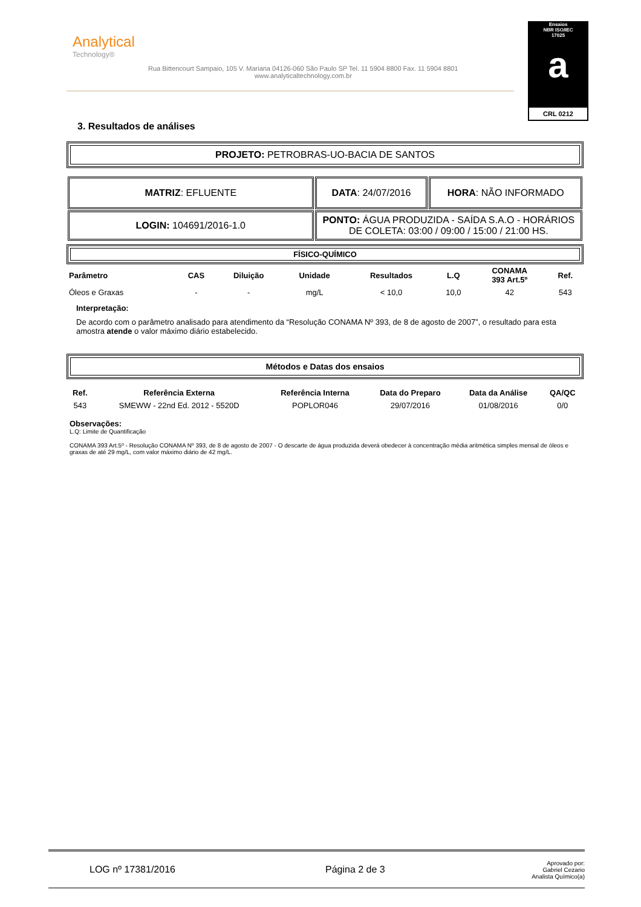Analytical
Technology®
Rua Bittencourt Sampaio, 105 V. Mariana 04126-060 São Paulo SP Tel. 11 5904 8800 Fax. 11 5904 8801
www.analyticaltechnology.com.br
Ensaios
NBR ISO/IEC
17025
a
CRL 0212
3. Resultados de análises
PROJETO: PETROBRAS-UO-BACIA DE SANTOS
| MATRIZ : EFLUENTE | DATA : 24/07/2016 | HORA : NÃO INFORMADO |
| LOGIN: 104691/2016-1.0 | PONTO: ÁGUA PRODUZIDA - SAÍDA S.A.O - HORÁRIOS DE COLETA: 03:00 / 09:00 / 15:00 / 21:00 HS. | |
FÍSICO-QUÍMICO
| Parâmetro | CAS | Diluição | Unidade | Resultados | L.Q | CONAMA 393 Art.5º | Ref. |
| --- | --- | --- | --- | --- | --- | --- | --- |
| Óleos e Graxas | - | - | mg/L | < 10,0 | 10,0 | 42 | 543 |
Interpretação:
De acordo com o parâmetro analisado para atendimento da “Resolução CONAMA Nº 393, de 8 de agosto de 2007”, o resultado para esta amostra atende o valor máximo diário estabelecido.
Métodos e Datas dos ensaios
| Ref. | Referência Externa | Referência Interna | Data do Preparo | Data da Análise | QA/QC |
| --- | --- | --- | --- | --- | --- |
| 543 | SMEWW - 22nd Ed. 2012 - 5520D | POPLOR046 | 29/07/2016 | 01/08/2016 | 0/0 |
Observações:
L.Q: Limite de Quantificação
CONAMA 393 Art.5º - Resolução CONAMA Nº 393, de 8 de agosto de 2007 - O descarte de água produzida deverá obedecer à concentração média aritmética simples mensal de óleos e graxas de até 29 mg/L, com valor máximo diário de 42 mg/L.
LOG nº 17381/2016 Página 2 de 3
Aprovado por:
Gabriel Cezario
Analista Químico(a)